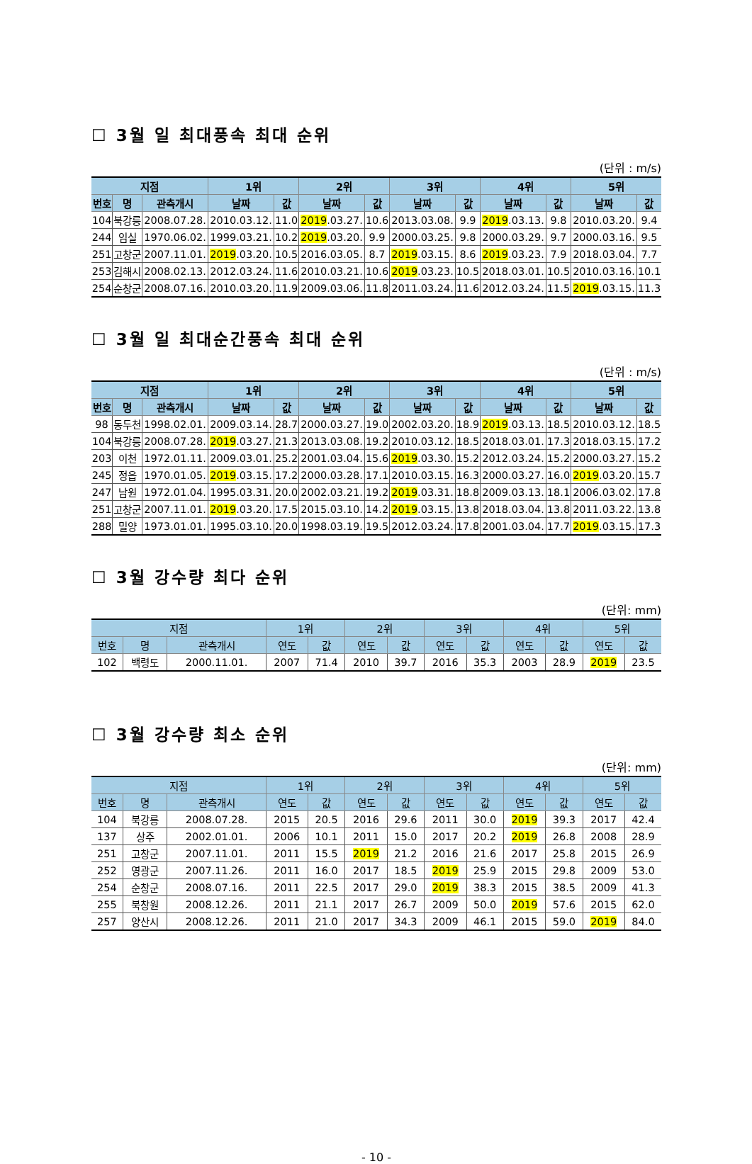☐ 3월 일 최대풍속 최대 순위
(단위 : m/s)
| 지점 | | | 1위 | | 2위 | | 3위 | | 4위 | | 5위 | |
| --- | --- | --- | --- | --- | --- | --- | --- | --- | --- | --- | --- | --- |
| 번호 | 명 | 관측개시 | 날짜 | 값 | 날짜 | 값 | 날짜 | 값 | 날짜 | 값 | 날짜 | 값 |
| 104 | 북강릉 | 2008.07.28. | 2010.03.12. | 11.0 | 2019 .03.27. | 10.6 | 2013.03.08. | 9.9 | 2019 .03.13. | 9.8 | 2010.03.20. | 9.4 |
| 244 | 임실 | 1970.06.02. | 1999.03.21. | 10.2 | 2019 .03.20. | 9.9 | 2000.03.25. | 9.8 | 2000.03.29. | 9.7 | 2000.03.16. | 9.5 |
| 251 | 고창군 | 2007.11.01. | 2019 .03.20. | 10.5 | 2016.03.05. | 8.7 | 2019 .03.15. | 8.6 | 2019 .03.23. | 7.9 | 2018.03.04. | 7.7 |
| 253 | 김해시 | 2008.02.13. | 2012.03.24. | 11.6 | 2010.03.21. | 10.6 | 2019 .03.23. | 10.5 | 2018.03.01. | 10.5 | 2010.03.16. | 10.1 |
| 254 | 순창군 | 2008.07.16. | 2010.03.20. | 11.9 | 2009.03.06. | 11.8 | 2011.03.24. | 11.6 | 2012.03.24. | 11.5 | 2019 .03.15. | 11.3 |
☐ 3월 일 최대순간풍속 최대 순위
(단위 : m/s)
| 지점 | | | 1위 | | 2위 | | 3위 | | 4위 | | 5위 | |
| --- | --- | --- | --- | --- | --- | --- | --- | --- | --- | --- | --- | --- |
| 번호 | 명 | 관측개시 | 날짜 | 값 | 날짜 | 값 | 날짜 | 값 | 날짜 | 값 | 날짜 | 값 |
| 98 | 동두천 | 1998.02.01. | 2009.03.14. | 28.7 | 2000.03.27. | 19.0 | 2002.03.20. | 18.9 | 2019 .03.13. | 18.5 | 2010.03.12. | 18.5 |
| 104 | 북강릉 | 2008.07.28. | 2019 .03.27. | 21.3 | 2013.03.08. | 19.2 | 2010.03.12. | 18.5 | 2018.03.01. | 17.3 | 2018.03.15. | 17.2 |
| 203 | 이천 | 1972.01.11. | 2009.03.01. | 25.2 | 2001.03.04. | 15.6 | 2019 .03.30. | 15.2 | 2012.03.24. | 15.2 | 2000.03.27. | 15.2 |
| 245 | 정읍 | 1970.01.05. | 2019 .03.15. | 17.2 | 2000.03.28. | 17.1 | 2010.03.15. | 16.3 | 2000.03.27. | 16.0 | 2019 .03.20. | 15.7 |
| 247 | 남원 | 1972.01.04. | 1995.03.31. | 20.0 | 2002.03.21. | 19.2 | 2019 .03.31. | 18.8 | 2009.03.13. | 18.1 | 2006.03.02. | 17.8 |
| 251 | 고창군 | 2007.11.01. | 2019 .03.20. | 17.5 | 2015.03.10. | 14.2 | 2019 .03.15. | 13.8 | 2018.03.04. | 13.8 | 2011.03.22. | 13.8 |
| 288 | 밀양 | 1973.01.01. | 1995.03.10. | 20.0 | 1998.03.19. | 19.5 | 2012.03.24. | 17.8 | 2001.03.04. | 17.7 | 2019 .03.15. | 17.3 |
☐ 3월 강수량 최다 순위
(단위: mm)
| 지점 | | | 1위 | | 2위 | | 3위 | | 4위 | | 5위 | |
| --- | --- | --- | --- | --- | --- | --- | --- | --- | --- | --- | --- | --- |
| 번호 | 명 | 관측개시 | 연도 | 값 | 연도 | 값 | 연도 | 값 | 연도 | 값 | 연도 | 값 |
| 102 | 백령도 | 2000.11.01. | 2007 | 71.4 | 2010 | 39.7 | 2016 | 35.3 | 2003 | 28.9 | 2019 | 23.5 |
☐ 3월 강수량 최소 순위
(단위: mm)
| 지점 | | | 1위 | | 2위 | | 3위 | | 4위 | | 5위 | |
| --- | --- | --- | --- | --- | --- | --- | --- | --- | --- | --- | --- | --- |
| 번호 | 명 | 관측개시 | 연도 | 값 | 연도 | 값 | 연도 | 값 | 연도 | 값 | 연도 | 값 |
| 104 | 북강릉 | 2008.07.28. | 2015 | 20.5 | 2016 | 29.6 | 2011 | 30.0 | 2019 | 39.3 | 2017 | 42.4 |
| 137 | 상주 | 2002.01.01. | 2006 | 10.1 | 2011 | 15.0 | 2017 | 20.2 | 2019 | 26.8 | 2008 | 28.9 |
| 251 | 고창군 | 2007.11.01. | 2011 | 15.5 | 2019 | 21.2 | 2016 | 21.6 | 2017 | 25.8 | 2015 | 26.9 |
| 252 | 영광군 | 2007.11.26. | 2011 | 16.0 | 2017 | 18.5 | 2019 | 25.9 | 2015 | 29.8 | 2009 | 53.0 |
| 254 | 순창군 | 2008.07.16. | 2011 | 22.5 | 2017 | 29.0 | 2019 | 38.3 | 2015 | 38.5 | 2009 | 41.3 |
| 255 | 북창원 | 2008.12.26. | 2011 | 21.1 | 2017 | 26.7 | 2009 | 50.0 | 2019 | 57.6 | 2015 | 62.0 |
| 257 | 양산시 | 2008.12.26. | 2011 | 21.0 | 2017 | 34.3 | 2009 | 46.1 | 2015 | 59.0 | 2019 | 84.0 |
- 10 -